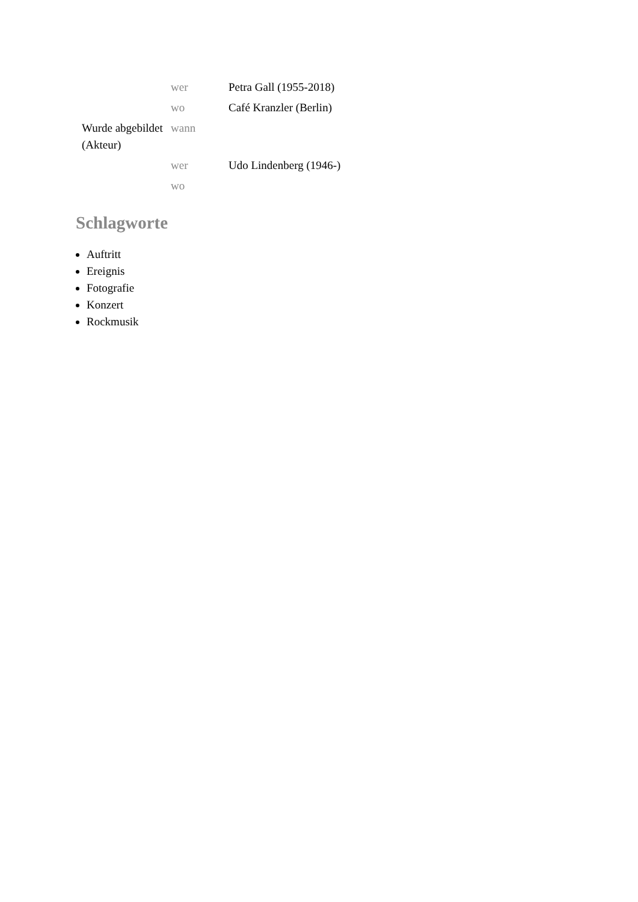| | wer | Petra Gall (1955-2018) |
| | wo | Café Kranzler (Berlin) |
| Wurde abgebildet (Akteur) | wann | |
| | wer | Udo Lindenberg (1946-) |
| | wo | |
Schlagworte
Auftritt
Ereignis
Fotografie
Konzert
Rockmusik